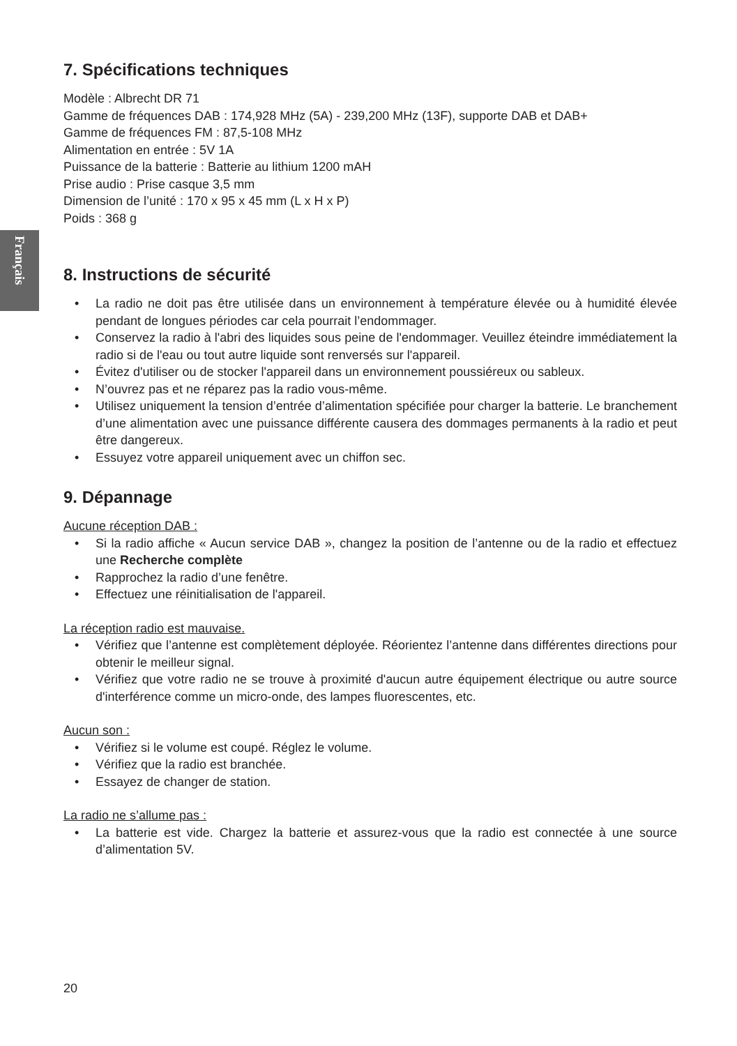Français
7. Spécifications techniques
Modèle : Albrecht DR 71
Gamme de fréquences DAB : 174,928 MHz (5A) - 239,200 MHz (13F), supporte DAB et DAB+
Gamme de fréquences FM : 87,5-108 MHz
Alimentation en entrée : 5V 1A
Puissance de la batterie : Batterie au lithium 1200 mAH
Prise audio : Prise casque 3,5 mm
Dimension de l’unité : 170 x 95 x 45 mm (L x H x P)
Poids : 368 g
8. Instructions de sécurité
• La radio ne doit pas être utilisée dans un environnement à température élevée ou à humidité élevée pendant de longues périodes car cela pourrait l’endommager.
• Conservez la radio à l'abri des liquides sous peine de l'endommager. Veuillez éteindre immédiatement la radio si de l'eau ou tout autre liquide sont renversés sur l'appareil.
• Évitez d'utiliser ou de stocker l'appareil dans un environnement poussiéreux ou sableux.
• N’ouvrez pas et ne réparez pas la radio vous-même.
• Utilisez uniquement la tension d’entrée d’alimentation spécifiée pour charger la batterie. Le branchement d’une alimentation avec une puissance différente causera des dommages permanents à la radio et peut être dangereux.
• Essuyez votre appareil uniquement avec un chiffon sec.
9. Dépannage
Aucune réception DAB :
• Si la radio affiche « Aucun service DAB », changez la position de l’antenne ou de la radio et effectuez une Recherche complète
• Rapprochez la radio d’une fenêtre.
• Effectuez une réinitialisation de l'appareil.
La réception radio est mauvaise.
• Vérifiez que l’antenne est complètement déployée. Réorientez l’antenne dans différentes directions pour obtenir le meilleur signal.
• Vérifiez que votre radio ne se trouve à proximité d'aucun autre équipement électrique ou autre source d'interférence comme un micro-onde, des lampes fluorescentes, etc.
Aucun son :
• Vérifiez si le volume est coupé. Réglez le volume.
• Vérifiez que la radio est branchée.
• Essayez de changer de station.
La radio ne s’allume pas :
• La batterie est vide. Chargez la batterie et assurez-vous que la radio est connectée à une source d’alimentation 5V.
20